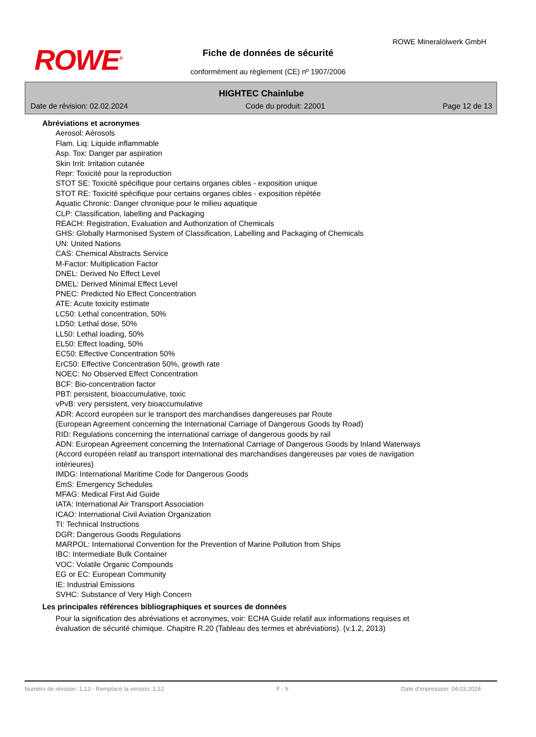ROWE<sup>®</sup>
ROWE Mineralölwerk GmbH
Fiche de données de sécurité
conformément au règlement (CE) nº 1907/2006
HIGHTEC Chainlube
Date de révision: 02.02.2024 Code du produit: 22001 Page 12 de 13
Abréviations et acronymes
Aerosol: Aérosols
Flam. Liq: Liquide inflammable
Asp. Tox: Danger par aspiration
Skin Irrit: Irritation cutanée
Repr: Toxicité pour la reproduction
STOT SE: Toxicité spécifique pour certains organes cibles - exposition unique
STOT RE: Toxicité spécifique pour certains organes cibles - exposition répétée
Aquatic Chronic: Danger chronique pour le milieu aquatique
CLP: Classification, labelling and Packaging
REACH: Registration, Evaluation and Authorization of Chemicals
GHS: Globally Harmonised System of Classification, Labelling and Packaging of Chemicals
UN: United Nations
CAS: Chemical Abstracts Service
M-Factor: Multiplication Factor
DNEL: Derived No Effect Level
DMEL: Derived Minimal Effect Level
PNEC: Predicted No Effect Concentration
ATE: Acute toxicity estimate
LC50: Lethal concentration, 50%
LD50: Lethal dose, 50%
LL50: Lethal loading, 50%
EL50: Effect loading, 50%
EC50: Effective Concentration 50%
ErC50: Effective Concentration 50%, growth rate
NOEC: No Observed Effect Concentration
BCF: Bio-concentration factor
PBT: persistent, bioaccumulative, toxic
vPvB: very persistent, very bioaccumulative
ADR: Accord européen sur le transport des marchandises dangereuses par Route
(European Agreement concerning the International Carriage of Dangerous Goods by Road)
RID: Regulations concerning the international carriage of dangerous goods by rail
ADN: European Agreement concerning the International Carriage of Dangerous Goods by Inland Waterways (Accord européen relatif au transport international des marchandises dangereuses par voies de navigation intérieures)
IMDG: International Maritime Code for Dangerous Goods
EmS: Emergency Schedules
MFAG: Medical First Aid Guide
IATA: International Air Transport Association
ICAO: International Civil Aviation Organization
TI: Technical Instructions
DGR: Dangerous Goods Regulations
MARPOL: International Convention for the Prevention of Marine Pollution from Ships
IBC: Intermediate Bulk Container
VOC: Volatile Organic Compounds
EG or EC: European Community
IE: Industrial Emissions
SVHC: Substance of Very High Concern
Les principales références bibliographiques et sources de données
Pour la signification des abréviations et acronymes, voir: ECHA Guide relatif aux informations requises et évaluation de sécurité chimique. Chapitre R.20 (Tableau des termes et abréviations). (v.1.2, 2013)
Numéro de révision: 1,13 - Remplace la version: 1,12 F - fr Date d'impression: 04.03.2024